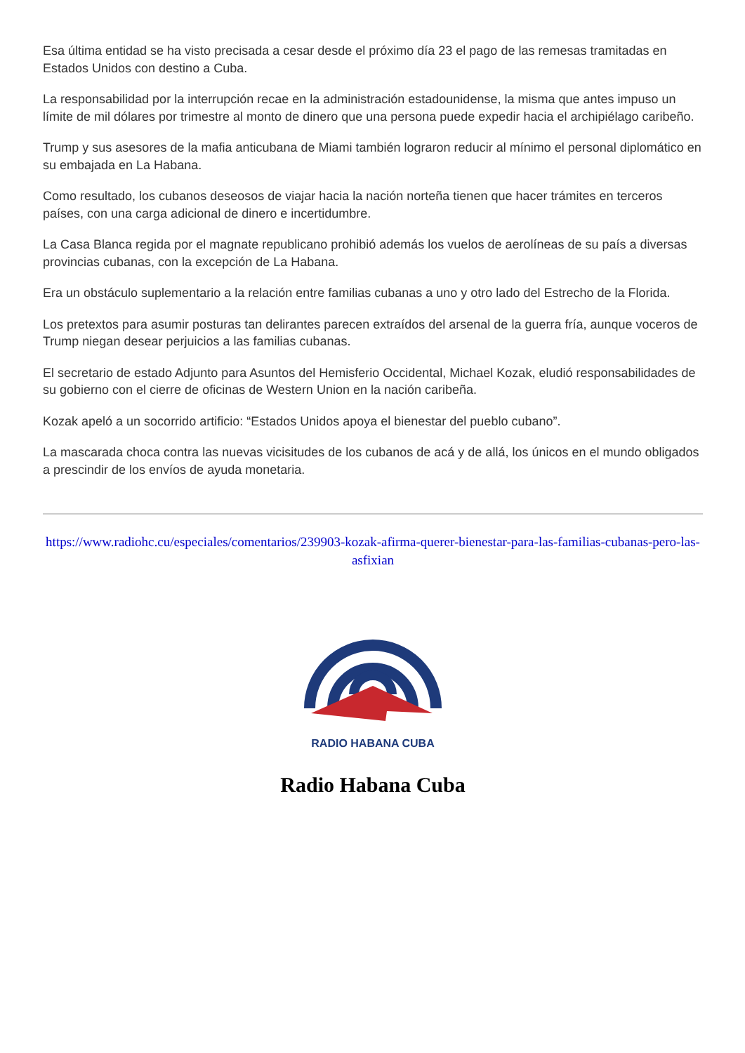Esa última entidad se ha visto precisada a cesar desde el próximo día 23 el pago de las remesas tramitadas en Estados Unidos con destino a Cuba.
La responsabilidad por la interrupción recae en la administración estadounidense, la misma que antes impuso un límite de mil dólares por trimestre al monto de dinero que una persona puede expedir hacia el archipiélago caribeño.
Trump y sus asesores de la mafia anticubana de Miami también lograron reducir al mínimo el personal diplomático en su embajada en La Habana.
Como resultado, los cubanos deseosos de viajar hacia la nación norteña tienen que hacer trámites en terceros países, con una carga adicional de dinero e incertidumbre.
La Casa Blanca regida por el magnate republicano prohibió además los vuelos de aerolíneas de su país a diversas provincias cubanas, con la excepción de La Habana.
Era un obstáculo suplementario a la relación entre familias cubanas a uno y otro lado del Estrecho de la Florida.
Los pretextos para asumir posturas tan delirantes parecen extraídos del arsenal de la guerra fría, aunque voceros de Trump niegan desear perjuicios a las familias cubanas.
El secretario de estado Adjunto para Asuntos del Hemisferio Occidental, Michael Kozak, eludió responsabilidades de su gobierno con el cierre de oficinas de Western Union en la nación caribeña.
Kozak apeló a un socorrido artificio: “Estados Unidos apoya el bienestar del pueblo cubano”.
La mascarada choca contra las nuevas vicisitudes de los cubanos de acá y de allá, los únicos en el mundo obligados a prescindir de los envíos de ayuda monetaria.
https://www.radiohc.cu/especiales/comentarios/239903-kozak-afirma-querer-bienestar-para-las-familias-cubanas-pero-las-asfixian
RADIO HABANA CUBA
Radio Habana Cuba